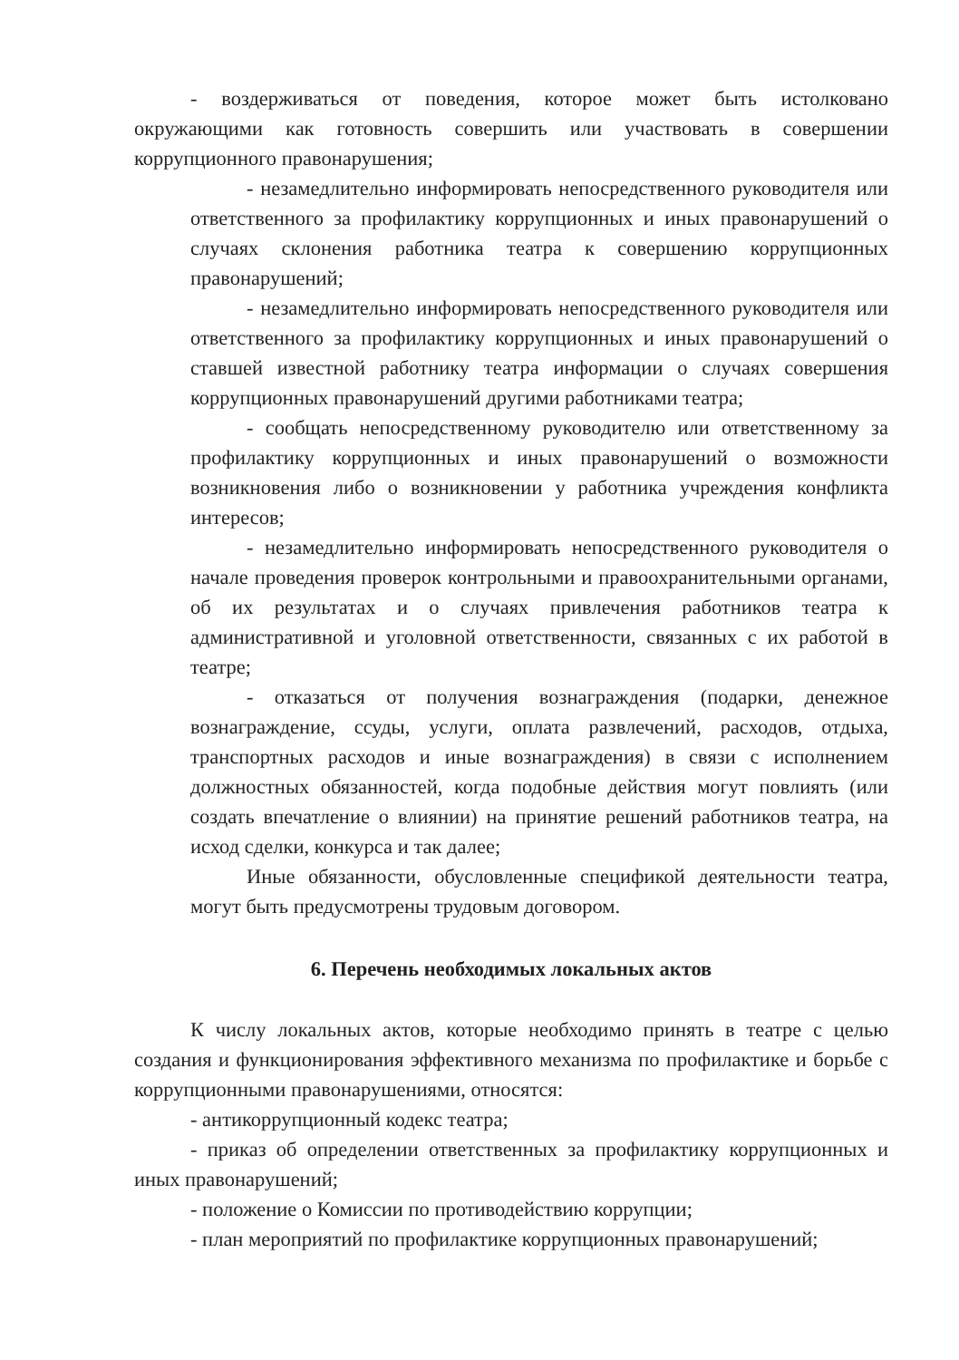- воздерживаться от поведения, которое может быть истолковано окружающими как готовность совершить или участвовать в совершении коррупционного правонарушения;
- незамедлительно информировать непосредственного руководителя или ответственного за профилактику коррупционных и иных правонарушений о случаях склонения работника театра к совершению коррупционных правонарушений;
- незамедлительно информировать непосредственного руководителя или ответственного за профилактику коррупционных и иных правонарушений о ставшей известной работнику театра информации о случаях совершения коррупционных правонарушений другими работниками театра;
- сообщать непосредственному руководителю или ответственному за профилактику коррупционных и иных правонарушений о возможности возникновения либо о возникновении у работника учреждения конфликта интересов;
- незамедлительно информировать непосредственного руководителя о начале проведения проверок контрольными и правоохранительными органами, об их результатах и о случаях привлечения работников театра к административной и уголовной ответственности, связанных с их работой в театре;
- отказаться от получения вознаграждения (подарки, денежное вознаграждение, ссуды, услуги, оплата развлечений, расходов, отдыха, транспортных расходов и иные вознаграждения) в связи с исполнением должностных обязанностей, когда подобные действия могут повлиять (или создать впечатление о влиянии) на принятие решений работников театра, на исход сделки, конкурса и так далее;
Иные обязанности, обусловленные спецификой деятельности театра, могут быть предусмотрены трудовым договором.
6. Перечень необходимых локальных актов
К числу локальных актов, которые необходимо принять в театре с целью создания и функционирования эффективного механизма по профилактике и борьбе с коррупционными правонарушениями, относятся:
- антикоррупционный кодекс театра;
- приказ об определении ответственных за профилактику коррупционных и иных правонарушений;
- положение о Комиссии по противодействию коррупции;
- план мероприятий по профилактике коррупционных правонарушений;